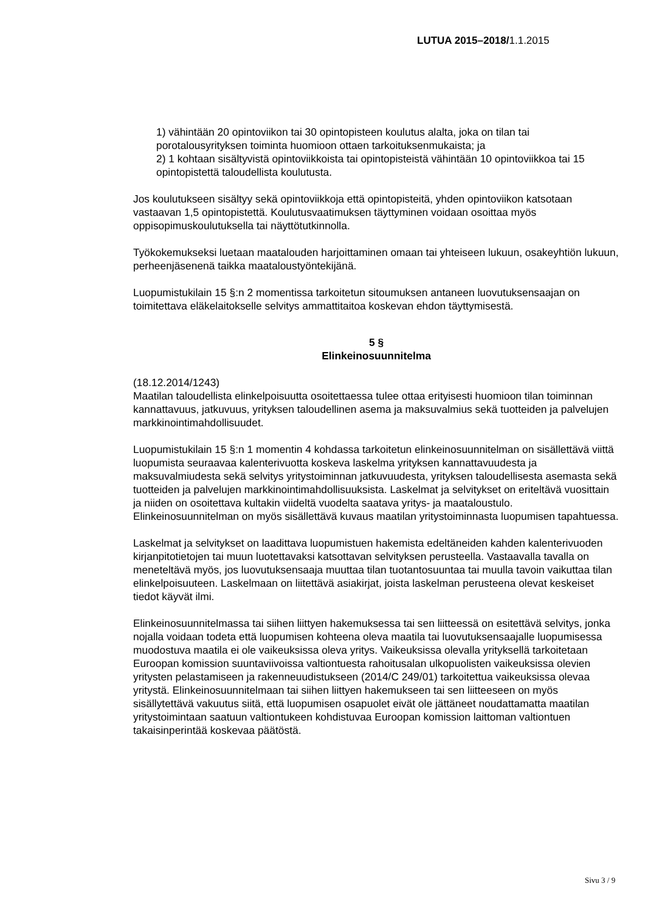LUTUA 2015–2018/1.1.2015
1) vähintään 20 opintoviikon tai 30 opintopisteen koulutus alalta, joka on tilan tai porotalousyrityksen toiminta huomioon ottaen tarkoituksenmukaista; ja
2) 1 kohtaan sisältyvistä opintoviikkoista tai opintopisteistä vähintään 10 opintoviikkoa tai 15 opintopistettä taloudellista koulutusta.
Jos koulutukseen sisältyy sekä opintoviikkoja että opintopisteitä, yhden opintoviikon katsotaan vastaavan 1,5 opintopistettä. Koulutusvaatimuksen täyttyminen voidaan osoittaa myös oppisopimuskoulutuksella tai näyttötutkinnolla.
Työkokemukseksi luetaan maatalouden harjoittaminen omaan tai yhteiseen lukuun, osakeyhtiön lukuun, perheenjäsenenä taikka maataloustyöntekijänä.
Luopumistukilain 15 §:n 2 momentissa tarkoitetun sitoumuksen antaneen luovutuksensaajan on toimitettava eläkelaitokselle selvitys ammattitaitoa koskevan ehdon täyttymisestä.
5 §
Elinkeinosuunnitelma
(18.12.2014/1243)
Maatilan taloudellista elinkelpoisuutta osoitettaessa tulee ottaa erityisesti huomioon tilan toiminnan kannattavuus, jatkuvuus, yrityksen taloudellinen asema ja maksuvalmius sekä tuotteiden ja palvelujen markkinointimahdollisuudet.
Luopumistukilain 15 §:n 1 momentin 4 kohdassa tarkoitetun elinkeinosuunnitelman on sisällettävä viittä luopumista seuraavaa kalenterivuotta koskeva laskelma yrityksen kannattavuudesta ja maksuvalmiudesta sekä selvitys yritystoiminnan jatkuvuudesta, yrityksen taloudellisesta asemasta sekä tuotteiden ja palvelujen markkinointimahdollisuuksista. Laskelmat ja selvitykset on eriteltävä vuosittain ja niiden on osoitettava kultakin viideltä vuodelta saatava yritys- ja maataloustulo. Elinkeinosuunnitelman on myös sisällettävä kuvaus maatilan yritystoiminnasta luopumisen tapahtuessa.
Laskelmat ja selvitykset on laadittava luopumistuen hakemista edeltäneiden kahden kalenterivuoden kirjanpitotietojen tai muun luotettavaksi katsottavan selvityksen perusteella. Vastaavalla tavalla on meneteltävä myös, jos luovutuksensaaja muuttaa tilan tuotantosuuntaa tai muulla tavoin vaikuttaa tilan elinkelpoisuuteen. Laskelmaan on liitettävä asiakirjat, joista laskelman perusteena olevat keskeiset tiedot käyvät ilmi.
Elinkeinosuunnitelmassa tai siihen liittyen hakemuksessa tai sen liitteessä on esitettävä selvitys, jonka nojalla voidaan todeta että luopumisen kohteena oleva maatila tai luovutuksensaajalle luopumisessa muodostuva maatila ei ole vaikeuksissa oleva yritys. Vaikeuksissa olevalla yrityksellä tarkoitetaan Euroopan komission suuntaviivoissa valtiontuesta rahoitusalan ulkopuolisten vaikeuksissa olevien yritysten pelastamiseen ja rakenneuudistukseen (2014/C 249/01) tarkoitettua vaikeuksissa olevaa yritystä. Elinkeinosuunnitelmaan tai siihen liittyen hakemukseen tai sen liitteeseen on myös sisällytettävä vakuutus siitä, että luopumisen osapuolet eivät ole jättäneet noudattamatta maatilan yritystoimintaan saatuun valtiontukeen kohdistuvaa Euroopan komission laittoman valtiontuen takaisinperintää koskevaa päätöstä.
Sivu 3 / 9